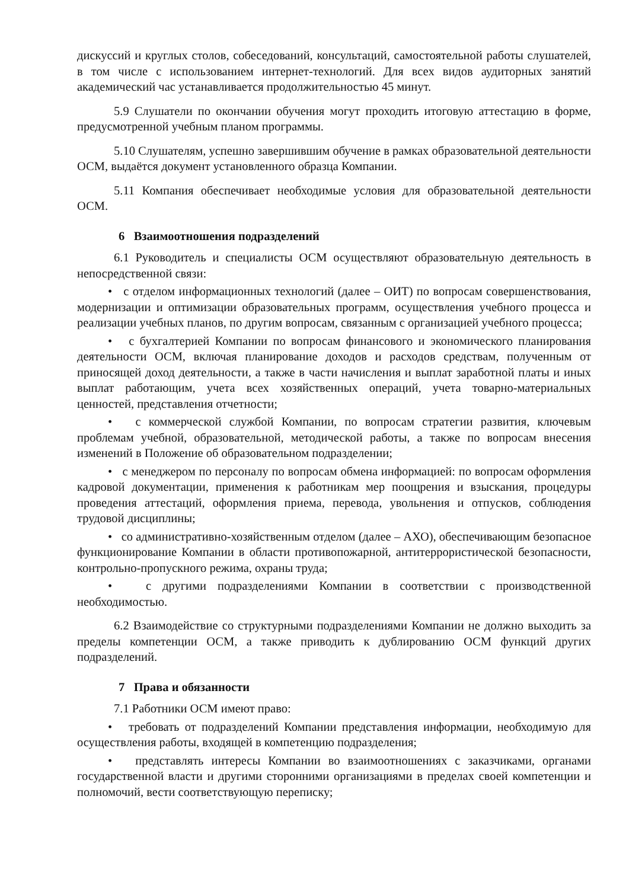дискуссий и круглых столов, собеседований, консультаций, самостоятельной работы слушателей, в том числе с использованием интернет-технологий. Для всех видов аудиторных занятий академический час устанавливается продолжительностью 45 минут.
5.9 Слушатели по окончании обучения могут проходить итоговую аттестацию в форме, предусмотренной учебным планом программы.
5.10 Слушателям, успешно завершившим обучение в рамках образовательной деятельности ОСМ, выдаётся документ установленного образца Компании.
5.11 Компания обеспечивает необходимые условия для образовательной деятельности ОСМ.
6 Взаимоотношения подразделений
6.1 Руководитель и специалисты ОСМ осуществляют образовательную деятельность в непосредственной связи:
• с отделом информационных технологий (далее – ОИТ) по вопросам совершенствования, модернизации и оптимизации образовательных программ, осуществления учебного процесса и реализации учебных планов, по другим вопросам, связанным с организацией учебного процесса;
• с бухгалтерией Компании по вопросам финансового и экономического планирования деятельности ОСМ, включая планирование доходов и расходов средствам, полученным от приносящей доход деятельности, а также в части начисления и выплат заработной платы и иных выплат работающим, учета всех хозяйственных операций, учета товарно-материальных ценностей, представления отчетности;
• с коммерческой службой Компании, по вопросам стратегии развития, ключевым проблемам учебной, образовательной, методической работы, а также по вопросам внесения изменений в Положение об образовательном подразделении;
• с менеджером по персоналу по вопросам обмена информацией: по вопросам оформления кадровой документации, применения к работникам мер поощрения и взыскания, процедуры проведения аттестаций, оформления приема, перевода, увольнения и отпусков, соблюдения трудовой дисциплины;
• со административно-хозяйственным отделом (далее – АХО), обеспечивающим безопасное функционирование Компании в области противопожарной, антитеррористической безопасности, контрольно-пропускного режима, охраны труда;
• с другими подразделениями Компании в соответствии с производственной необходимостью.
6.2 Взаимодействие со структурными подразделениями Компании не должно выходить за пределы компетенции ОСМ, а также приводить к дублированию ОСМ функций других подразделений.
7 Права и обязанности
7.1 Работники ОСМ имеют право:
• требовать от подразделений Компании представления информации, необходимую для осуществления работы, входящей в компетенцию подразделения;
• представлять интересы Компании во взаимоотношениях с заказчиками, органами государственной власти и другими сторонними организациями в пределах своей компетенции и полномочий, вести соответствующую переписку;